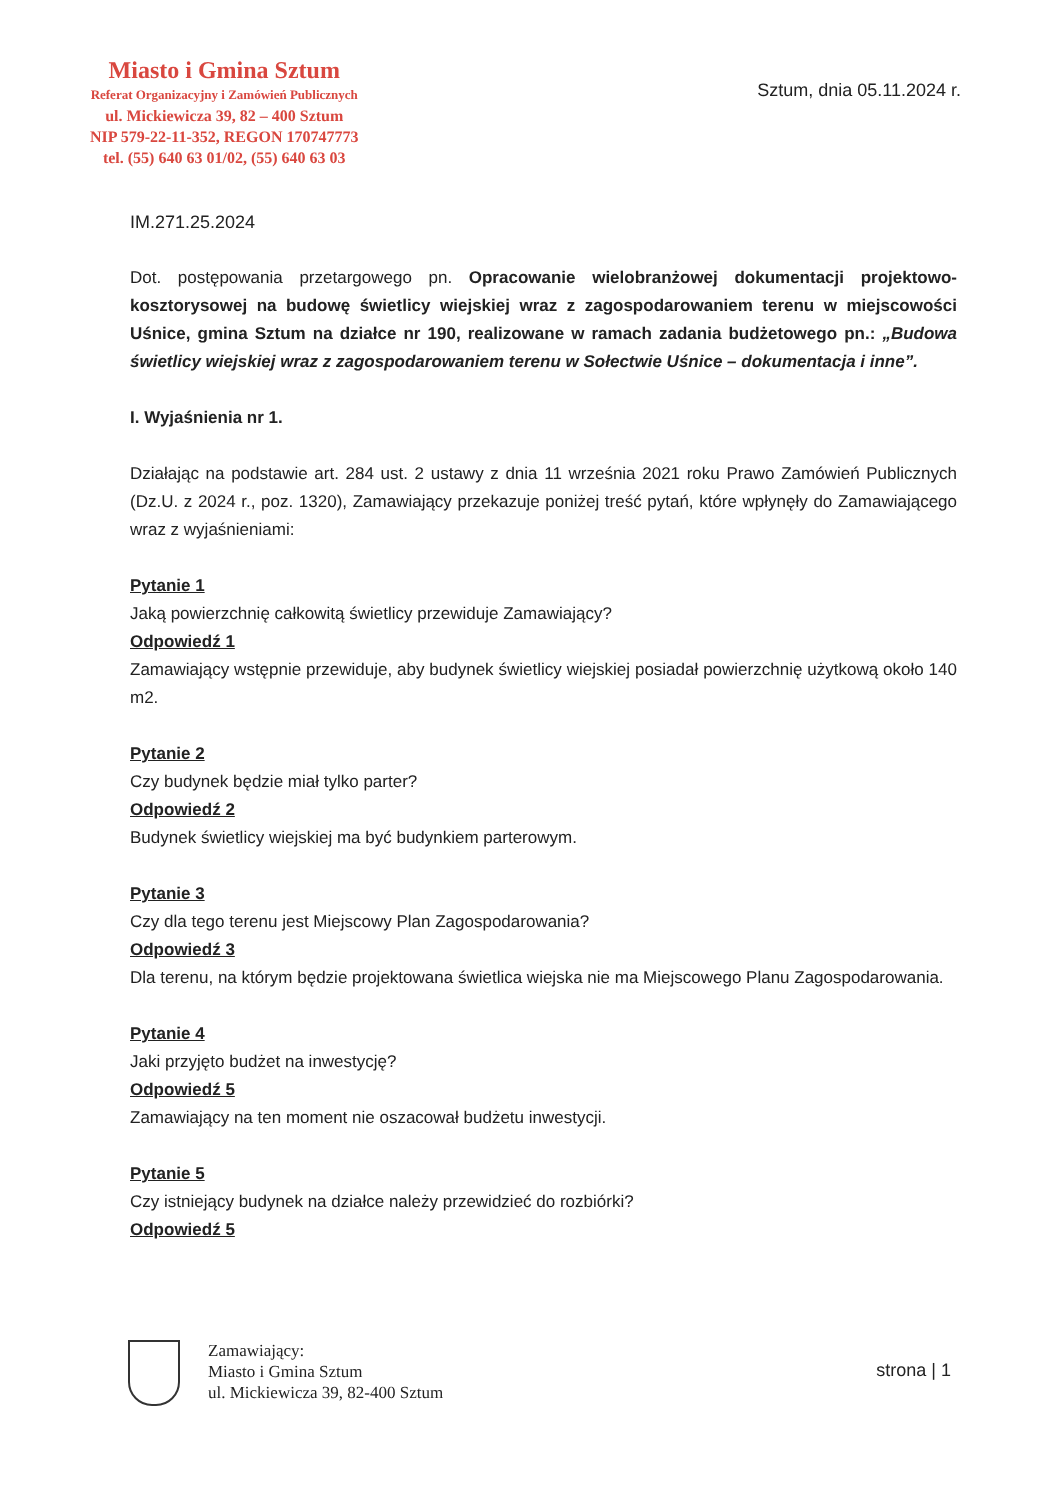Miasto i Gmina Sztum
Referat Organizacyjny i Zamówień Publicznych
ul. Mickiewicza 39, 82 – 400 Sztum
NIP 579-22-11-352, REGON 170747773
tel. (55) 640 63 01/02, (55) 640 63 03
Sztum, dnia 05.11.2024 r.
IM.271.25.2024
Dot. postępowania przetargowego pn. Opracowanie wielobranżowej dokumentacji projektowo-kosztorysowej na budowę świetlicy wiejskiej wraz z zagospodarowaniem terenu w miejscowości Uśnice, gmina Sztum na działce nr 190, realizowane w ramach zadania budżetowego pn.: „Budowa świetlicy wiejskiej wraz z zagospodarowaniem terenu w Sołectwie Uśnice – dokumentacja i inne”.
I. Wyjaśnienia nr 1.
Działając na podstawie art. 284 ust. 2 ustawy z dnia 11 września 2021 roku Prawo Zamówień Publicznych (Dz.U. z 2024 r., poz. 1320), Zamawiający przekazuje poniżej treść pytań, które wpłynęły do Zamawiającego wraz z wyjaśnieniami:
Pytanie 1
Jaką powierzchnię całkowitą świetlicy przewiduje Zamawiający?
Odpowiedź 1
Zamawiający wstępnie przewiduje, aby budynek świetlicy wiejskiej posiadał powierzchnię użytkową około 140 m2.
Pytanie 2
Czy budynek będzie miał tylko parter?
Odpowiedź 2
Budynek świetlicy wiejskiej ma być budynkiem parterowym.
Pytanie 3
Czy dla tego terenu jest Miejscowy Plan Zagospodarowania?
Odpowiedź 3
Dla terenu, na którym będzie projektowana świetlica wiejska nie ma Miejscowego Planu Zagospodarowania.
Pytanie 4
Jaki przyjęto budżet na inwestycję?
Odpowiedź 5
Zamawiający na ten moment nie oszacował budżetu inwestycji.
Pytanie 5
Czy istniejący budynek na działce należy przewidzieć do rozbiórki?
Odpowiedź 5
Zamawiający:
Miasto i Gmina Sztum
ul. Mickiewicza 39, 82-400 Sztum
strona | 1